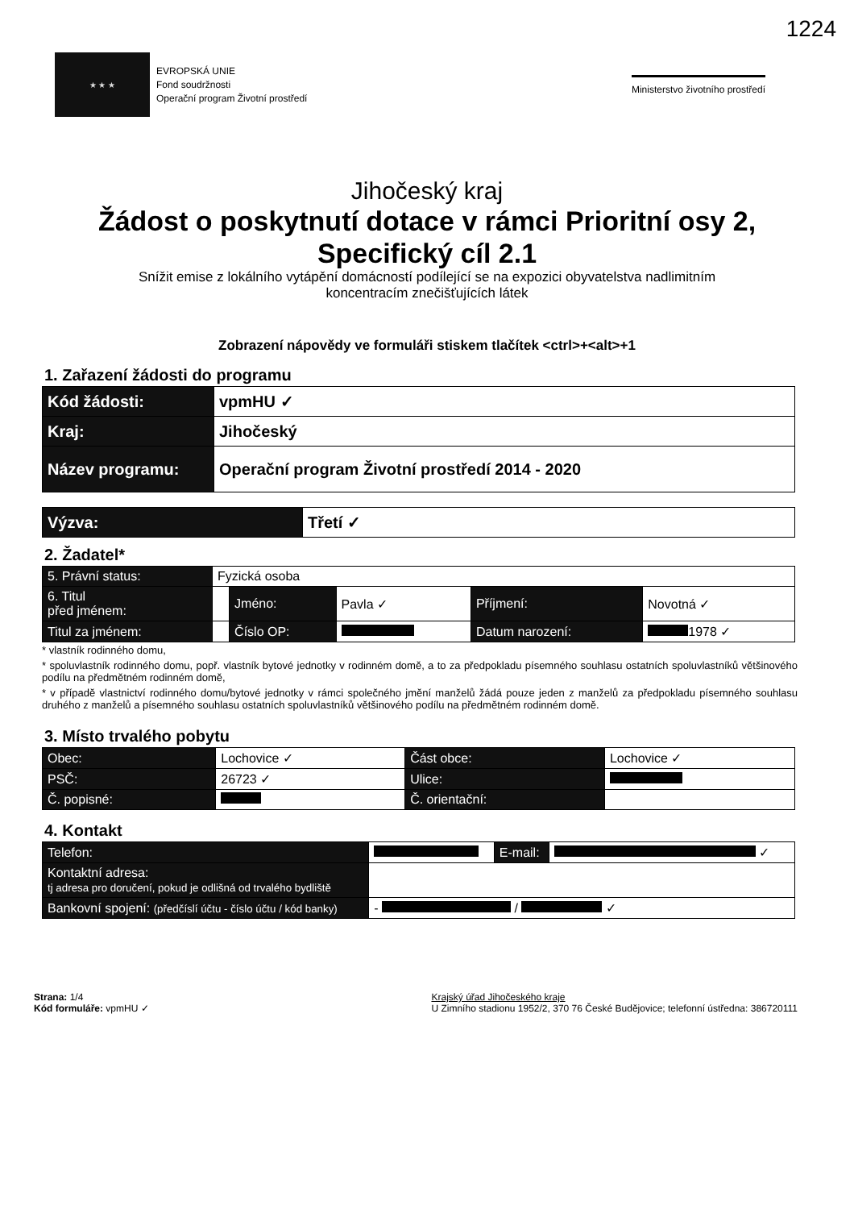1224
★ ★ ★
EVROPSKÁ UNIE
Fond soudržnosti
Operační program Životní prostředí
Ministerstvo životního prostředí
Jihočeský kraj
Žádost o poskytnutí dotace v rámci Prioritní osy 2,
Specifický cíl 2.1
Snížit emise z lokálního vytápění domácností podílející se na expozici obyvatelstva nadlimitním
koncentracím znečišťujících látek
Zobrazení nápovědy ve formuláři stiskem tlačítek <ctrl>+<alt>+1
1. Zařazení žádosti do programu
| Kód žádosti: | vpmHU ✓ |
| Kraj: | Jihočeský |
| Název programu: | Operační program Životní prostředí 2014 - 2020 |
| Výzva: | Třetí ✓ |
2. Žadatel*
| 5. Právní status: | Fyzická osoba | | | | |
| 6. Titul před jménem: | | Jméno: | Pavla ✓ | Příjmení: | Novotná ✓ |
| Titul za jménem: | | Číslo OP: | | Datum narození: | 1978 ✓ |
* vlastník rodinného domu,
* spoluvlastník rodinného domu, popř. vlastník bytové jednotky v rodinném domě, a to za předpokladu písemného souhlasu ostatních spoluvlastníků většinového podílu na předmětném rodinném domě,
* v případě vlastnictví rodinného domu/bytové jednotky v rámci společného jmění manželů žádá pouze jeden z manželů za předpokladu písemného souhlasu druhého z manželů a písemného souhlasu ostatních spoluvlastníků většinového podílu na předmětném rodinném domě.
3. Místo trvalého pobytu
| Obec: | Lochovice ✓ | Část obce: | Lochovice ✓ |
| PSČ: | 26723 ✓ | Ulice: | |
| Č. popisné: | | Č. orientační: | |
4. Kontakt
| Telefon: | | E-mail: | ✓ |
| Kontaktní adresa: tj adresa pro doručení, pokud je odlišná od trvalého bydliště | | | |
| Bankovní spojení: (předčíslí účtu - číslo účtu / kód banky) | - / ✓ | | |
Strana: 1/4
Kód formuláře: vpmHU ✓
Krajský úřad Jihočeského kraje
U Zimního stadionu 1952/2, 370 76 České Budějovice; telefonní ústředna: 386720111